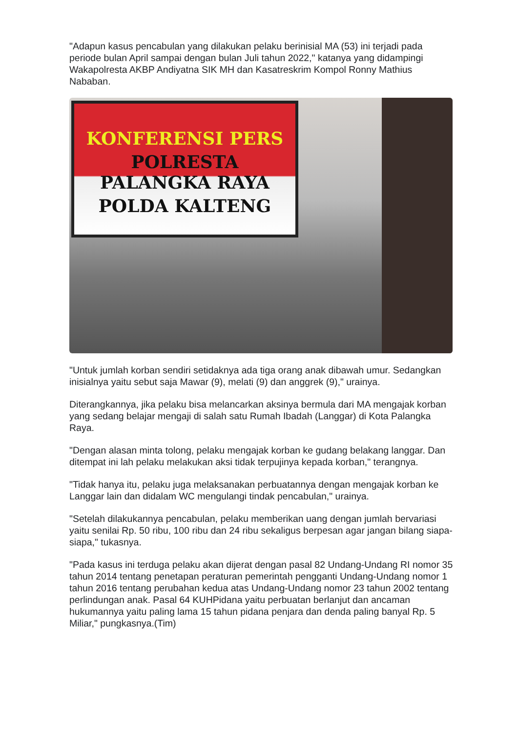"Adapun kasus pencabulan yang dilakukan pelaku berinisial MA (53) ini terjadi pada periode bulan April sampai dengan bulan Juli tahun 2022," katanya yang didampingi Wakapolresta AKBP Andiyatna SIK MH dan Kasatreskrim Kompol Ronny Mathius Nababan.
KONFERENSI PERS
POLRESTA PALANGKA RAYA
POLDA KALTENG
"Untuk jumlah korban sendiri setidaknya ada tiga orang anak dibawah umur. Sedangkan inisialnya yaitu sebut saja Mawar (9), melati (9) dan anggrek (9)," urainya.
Diterangkannya, jika pelaku bisa melancarkan aksinya bermula dari MA mengajak korban yang sedang belajar mengaji di salah satu Rumah Ibadah (Langgar) di Kota Palangka Raya.
"Dengan alasan minta tolong, pelaku mengajak korban ke gudang belakang langgar. Dan ditempat ini lah pelaku melakukan aksi tidak terpujinya kepada korban," terangnya.
"Tidak hanya itu, pelaku juga melaksanakan perbuatannya dengan mengajak korban ke Langgar lain dan didalam WC mengulangi tindak pencabulan," urainya.
"Setelah dilakukannya pencabulan, pelaku memberikan uang dengan jumlah bervariasi yaitu senilai Rp. 50 ribu, 100 ribu dan 24 ribu sekaligus berpesan agar jangan bilang siapa-siapa," tukasnya.
"Pada kasus ini terduga pelaku akan dijerat dengan pasal 82 Undang-Undang RI nomor 35 tahun 2014 tentang penetapan peraturan pemerintah pengganti Undang-Undang nomor 1 tahun 2016 tentang perubahan kedua atas Undang-Undang nomor 23 tahun 2002 tentang perlindungan anak. Pasal 64 KUHPidana yaitu perbuatan berlanjut dan ancaman hukumannya yaitu paling lama 15 tahun pidana penjara dan denda paling banyal Rp. 5 Miliar," pungkasnya.(Tim)